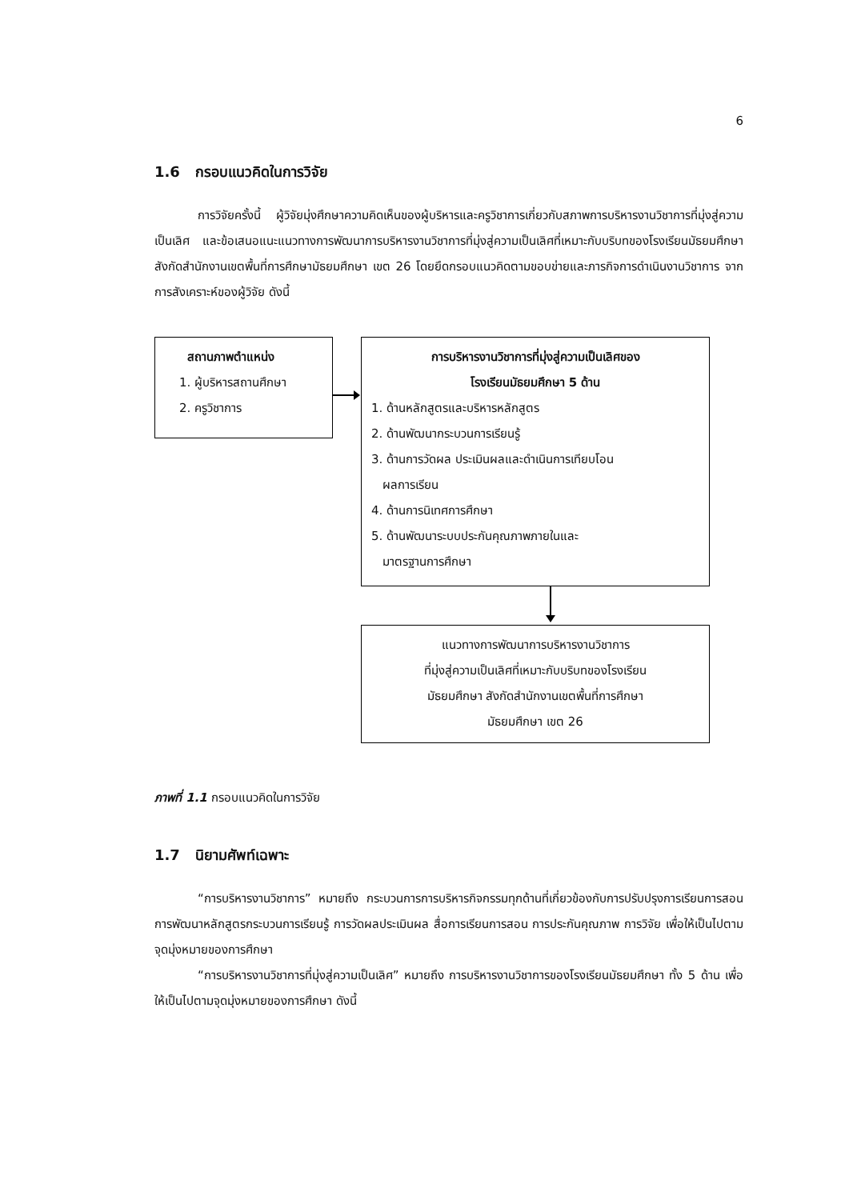6
1.6 กรอบแนวคิดในการวิจัย
การวิจัยครั้งนี้ ผู้วิจัยมุ่งศึกษาความคิดเห็นของผู้บริหารและครูวิชาการเกี่ยวกับสภาพการบริหารงานวิชาการที่มุ่งสู่ความเป็นเลิศ และข้อเสนอแนะแนวทางการพัฒนาการบริหารงานวิชาการที่มุ่งสู่ความเป็นเลิศที่เหมาะกับบริบทของโรงเรียนมัธยมศึกษา สังกัดสำนักงานเขตพื้นที่การศึกษามัธยมศึกษา เขต 26 โดยยึดกรอบแนวคิดตามขอบข่ายและภารกิจการดำเนินงานวิชาการ จากการสังเคราะห์ของผู้วิจัย ดังนี้
สถานภาพตำแหน่ง
1. ผู้บริหารสถานศึกษา
2. ครูวิชาการ
การบริหารงานวิชาการที่มุ่งสู่ความเป็นเลิศของ
โรงเรียนมัธยมศึกษา 5 ด้าน
1. ด้านหลักสูตรและบริหารหลักสูตร
2. ด้านพัฒนากระบวนการเรียนรู้
3. ด้านการวัดผล ประเมินผลและดำเนินการเทียบโอน
ผลการเรียน
4. ด้านการนิเทศการศึกษา
5. ด้านพัฒนาระบบประกันคุณภาพภายในและ
มาตรฐานการศึกษา
แนวทางการพัฒนาการบริหารงานวิชาการ
ที่มุ่งสู่ความเป็นเลิศที่เหมาะกับบริบทของโรงเรียน
มัธยมศึกษา สังกัดสำนักงานเขตพื้นที่การศึกษา
มัธยมศึกษา เขต 26
ภาพที่ 1.1 กรอบแนวคิดในการวิจัย
1.7 นิยามศัพท์เฉพาะ
“การบริหารงานวิชาการ” หมายถึง กระบวนการการบริหารกิจกรรมทุกด้านที่เกี่ยวข้องกับการปรับปรุงการเรียนการสอน การพัฒนาหลักสูตรกระบวนการเรียนรู้ การวัดผลประเมินผล สื่อการเรียนการสอน การประกันคุณภาพ การวิจัย เพื่อให้เป็นไปตามจุดมุ่งหมายของการศึกษา
“การบริหารงานวิชาการที่มุ่งสู่ความเป็นเลิศ” หมายถึง การบริหารงานวิชาการของโรงเรียนมัธยมศึกษา ทั้ง 5 ด้าน เพื่อให้เป็นไปตามจุดมุ่งหมายของการศึกษา ดังนี้